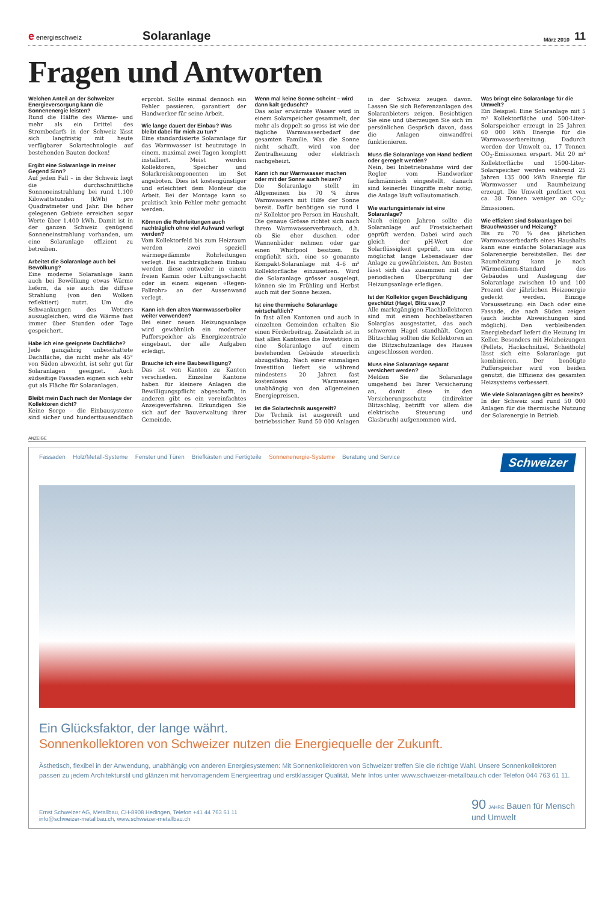e energieschweiz
Solaranlage
März 2010
11
Fragen und Antworten
Welchen Anteil an der Schweizer Energieversorgung kann die Sonnenenergie leisten?
Rund die Hälfte des Wärme- und mehr als ein Drittel des Strombedarfs in der Schweiz lässt sich langfristig mit heute verfügbarer Solartechnologie auf bestehenden Bauten decken!
Ergibt eine Solaranlage in meiner Gegend Sinn?
Auf jeden Fall – in der Schweiz liegt die durchschnittliche Sonneneinstrahlung bei rund 1.100 Kilowattstunden (kWh) pro Quadratmeter und Jahr. Die höher gelegenen Gebiete erreichen sogar Werte über 1.400 kWh. Damit ist in der ganzen Schweiz genügend Sonneneinstrahlung vorhanden, um eine Solaranlage effizient zu betreiben.
Arbeitet die Solaranlage auch bei Bewölkung?
Eine moderne Solaranlage kann auch bei Bewölkung etwas Wärme liefern, da sie auch die diffuse Strahlung (von den Wolken reflektiert) nutzt. Um die Schwankungen des Wetters auszugleichen, wird die Wärme fast immer über Stunden oder Tage gespeichert.
Habe ich eine geeignete Dachfläche?
Jede ganzjährig unbeschattete Dachfläche, die nicht mehr als 45° von Süden abweicht, ist sehr gut für Solaranlagen geeignet. Auch südseitige Fassaden eignen sich sehr gut als Fläche für Solaranlagen.
Bleibt mein Dach nach der Montage der Kollektoren dicht?
Keine Sorge – die Einbausysteme sind sicher und hunderttausendfach erprobt. Sollte einmal dennoch ein Fehler passieren, garantiert der Handwerker für seine Arbeit.
Wie lange dauert der Einbau? Was bleibt dabei für mich zu tun?
Eine standardisierte Solaranlage für das Warmwasser ist heutzutage in einem, maximal zwei Tagen komplett installiert. Meist werden Kollektoren, Speicher und Solarkreiskomponenten im Set angeboten. Dies ist kostengünstiger und erleichtert dem Monteur die Arbeit. Bei der Montage kann so praktisch kein Fehler mehr gemacht werden.
Können die Rohrleitungen auch nachträglich ohne viel Aufwand verlegt werden?
Vom Kollektorfeld bis zum Heizraum werden zwei speziell wärmegedämmte Rohrleitungen verlegt. Bei nachträglichem Einbau werden diese entweder in einem freien Kamin oder Lüftungsschacht oder in einem eigenen «Regen-Fallrohr» an der Aussenwand verlegt.
Kann ich den alten Warmwasserboiler weiter verwenden?
Bei einer neuen Heizungsanlage wird gewöhnlich ein moderner Pufferspeicher als Energiezentrale eingebaut, der alle Aufgaben erledigt.
Brauche ich eine Baubewilligung?
Das ist von Kanton zu Kanton verschieden. Einzelne Kantone haben für kleinere Anlagen die Bewilligungspflicht abgeschafft, in anderen gibt es ein vereinfachtes Anzeigeverfahren. Erkundigen Sie sich auf der Bauverwaltung ihrer Gemeinde.
Wenn mal keine Sonne scheint – wird dann kalt geduscht?
Das solar erwärmte Wasser wird in einem Solarspeicher gesammelt, der mehr als doppelt so gross ist wie der tägliche Warmwasserbedarf der gesamten Familie. Was die Sonne nicht schafft, wird von der Zentralheizung oder elektrisch nachgeheizt.
Kann ich nur Warmwasser machen oder mit der Sonne auch heizen?
Die Solaranlage stellt im Allgemeinen bis 70 % ihres Warmwassers mit Hilfe der Sonne bereit. Dafür benötigen sie rund 1 m² Kollektor pro Person im Haushalt. Die genaue Grösse richtet sich nach ihrem Warmwasserverbrauch, d.h. ob Sie eher duschen oder Wannenbäder nehmen oder gar einen Whirlpool besitzen. Es empfiehlt sich, eine so genannte Kompakt-Solaranlage mit 4–6 m² Kollektorfläche einzusetzen. Wird die Solaranlage grösser ausgelegt, können sie im Frühling und Herbst auch mit der Sonne heizen.
Ist eine thermische Solaranlage wirtschaftlich?
In fast allen Kantonen und auch in einzelnen Gemeinden erhalten Sie einen Förderbeitrag. Zusätzlich ist in fast allen Kantonen die Investition in eine Solaranlage auf einem bestehenden Gebäude steuerlich abzugsfähig. Nach einer einmaligen Investition liefert sie während mindestens 20 Jahren fast kostenloses Warmwasser, unabhängig von den allgemeinen Energiepreisen.
Ist die Solartechnik ausgereift?
Die Technik ist ausgereift und betriebssicher. Rund 50 000 Anlagen in der Schweiz zeugen davon. Lassen Sie sich Referenzanlagen des Solaranbieters zeigen. Besichtigen Sie eine und überzeugen Sie sich im persönlichen Gespräch davon, dass die Anlagen einwandfrei funktionieren.
Muss die Solaranlage von Hand bedient oder geregelt werden?
Nein, bei Inbetriebnahme wird der Regler vom Handwerker fachmännisch eingestellt, danach sind keinerlei Eingriffe mehr nötig, die Anlage läuft vollautomatisch.
Wie wartungsintensiv ist eine Solaranlage?
Nach einigen Jahren sollte die Solaranlage auf Frostsicherheit geprüft werden. Dabei wird auch gleich der pH-Wert der Solarflüssigkeit geprüft, um eine möglichst lange Lebensdauer der Anlage zu gewährleisten. Am Besten lässt sich das zusammen mit der periodischen Überprüfung der Heizungsanlage erledigen.
Ist der Kollektor gegen Beschädigung geschützt (Hagel, Blitz usw.)?
Alle marktgängigen Flachkollektoren sind mit einem hochbelastbaren Solarglas ausgestattet, das auch schwerem Hagel standhält. Gegen Blitzschlag sollten die Kollektoren an die Blitzschutzanlage des Hauses angeschlossen werden.
Muss eine Solaranlage separat versichert werden?
Melden Sie die Solaranlage umgehend bei Ihrer Versicherung an, damit diese in den Versicherungsschutz (indirekter Blitzschlag, betrifft vor allem die elektrische Steuerung und Glasbruch) aufgenommen wird.
Was bringt eine Solaranlage für die Umwelt?
Ein Beispiel: Eine Solaranlage mit 5 m² Kollektorfläche und 500-Liter-Solarspeicher erzeugt in 25 Jahren 60 000 kWh Energie für die Warmwasserbereitung. Dadurch werden der Umwelt ca. 17 Tonnen CO<sub>2</sub>-Emissionen erspart. Mit 20 m² Kollektorfläche und 1500-Liter-Solarspeicher werden während 25 Jahren 135 000 kWh Energie für Warmwasser und Raumheizung erzeugt. Die Umwelt profitiert von ca. 38 Tonnen weniger an CO<sub>2</sub>-Emissionen.
Wie effizient sind Solaranlagen bei Brauchwasser und Heizung?
Bis zu 70 % des jährlichen Warmwasserbedarfs eines Haushalts kann eine einfache Solaranlage aus Solarenergie bereitstellen. Bei der Raumheizung kann je nach Wärmedämm-Standard des Gebäudes und Auslegung der Solaranlage zwischen 10 und 100 Prozent der jährlichen Heizenergie gedeckt werden. Einzige Voraussetzung: ein Dach oder eine Fassade, die nach Süden zeigen (auch leichte Abweichungen sind möglich). Den verbleibenden Energiebedarf liefert die Heizung im Keller. Besonders mit Holzheizungen (Pellets, Hackschnitzel, Scheitholz) lässt sich eine Solaranlage gut kombinieren. Der benötigte Pufferspeicher wird von beiden genutzt, die Effizienz des gesamten Heizsystems verbessert.
Wie viele Solaranlagen gibt es bereits?
In der Schweiz sind rund 50 000 Anlagen für die thermische Nutzung der Solarenergie in Betrieb.
ANZEIGE
Fassaden Holz/Metall-Systeme Fenster und Türen Briefkästen und Fertigteile Sonnenenergie-Systeme Beratung und Service
Schweizer
Ein Glücksfaktor, der lange währt.
Sonnenkollektoren von Schweizer nutzen die Energiequelle der Zukunft.
Ästhetisch, flexibel in der Anwendung, unabhängig von anderen Energiesystemen: Mit Sonnenkollektoren von Schweizer treffen Sie die richtige Wahl. Unsere Sonnenkollektoren passen zu jedem Architekturstil und glänzen mit hervorragendem Energieertrag und erstklassiger Qualität. Mehr Infos unter www.schweizer-metallbau.ch oder Telefon 044 763 61 11.
Ernst Schweizer AG, Metallbau, CH-8908 Hedingen, Telefon +41 44 763 61 11
info@schweizer-metallbau.ch, www.schweizer-metallbau.ch
90 JAHRE Bauen für Mensch
und Umwelt